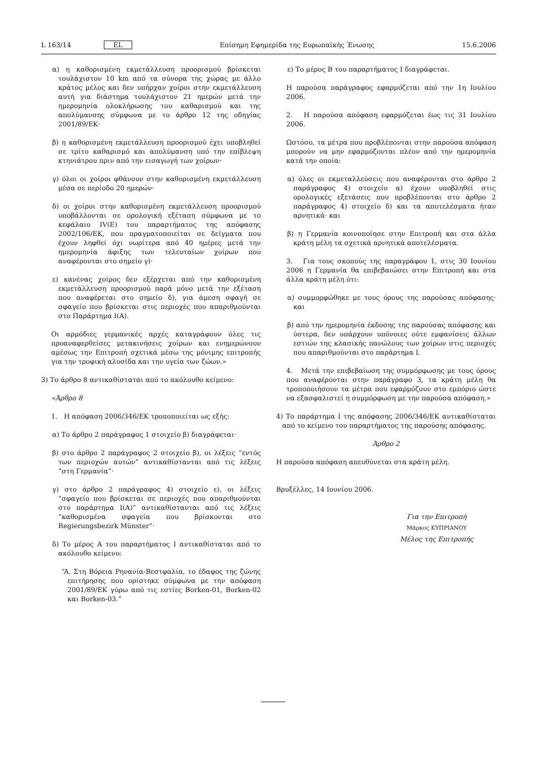L 163/14 EL Επίσημη Εφημερίδα της Ευρωπαϊκής Ένωσης 15.6.2006
α) η καθορισμένη εκμετάλλευση προορισμού βρίσκεται τουλάχιστον 10 km από τα σύνορα της χώρας με άλλο κράτος μέλος και δεν υπήρχαν χοίροι στην εκμετάλλευση αυτή για διάστημα τουλάχιστον 21 ημερών μετά την ημερομηνία ολοκλήρωσης του καθαρισμού και της απολύμανσης σύμφωνα με το άρθρο 12 της οδηγίας 2001/89/ΕΚ·
β) η καθορισμένη εκμετάλλευση προορισμού έχει υποβληθεί σε τρίτο καθαρισμό και απολύμανση υπό την επίβλεψη κτηνιάτρου πριν από την εισαγωγή των χοίρων·
γ) όλοι οι χοίροι φθάνουν στην καθορισμένη εκμετάλλευση μέσα σε περίοδο 20 ημερών·
δ) οι χοίροι στην καθορισμένη εκμετάλλευση προορισμού υποβάλλονται σε ορολογική εξέταση σύμφωνα με το κεφάλαιο IV(E) του παραρτήματος της απόφασης 2002/106/ΕΚ, που πραγματοποιείται σε δείγματα που έχουν ληφθεί όχι νωρίτερα από 40 ημέρες μετά την ημερομηνία άφιξης των τελευταίων χοίρων που αναφέρονται στο σημείο γ)·
ε) κανένας χοίρος δεν εξέρχεται από την καθορισμένη εκμετάλλευση προορισμού παρά μόνο μετά την εξέταση που αναφέρεται στο σημείο δ), για άμεση σφαγή σε σφαγείο που βρίσκεται στις περιοχές που απαριθμούνται στο Παράρτημα I(A).
Οι αρμόδιες γερμανικές αρχές καταγράφουν όλες τις προαναφερθείσες μετακινήσεις χοίρων και ενημερώνουν αμέσως την Επιτροπή σχετικά μέσω της μόνιμης επιτροπής για την τροφική αλυσίδα και την υγεία των ζώων.»
3) Το άρθρο 8 αντικαθίσταται από το ακόλουθο κείμενο:
«Άρθρο 8
1. Η απόφαση 2006/346/ΕΚ τροποποιείται ως εξής:
α) Το άρθρο 2 παράγραφος 1 στοιχείο β) διαγράφεται·
β) στο άρθρο 2 παράγραφος 2 στοιχείο β), οι λέξεις “εντός των περιοχών αυτών” αντικαθίστανται από τις λέξεις “στη Γερμανία”·
γ) στο άρθρο 2 παράγραφος 4) στοιχείο ε), οι λέξεις “σφαγείο που βρίσκεται σε περιοχές που απαριθμούνται στο παράρτημα I(A)” αντικαθίστανται από τις λέξεις “καθορισμένα σφαγεία που βρίσκονται στο Regierungsbezirk Münster”·
δ) Το μέρος A του παραρτήματος I αντικαθίσταται από το ακόλουθο κείμενο:
“A. Στη Βόρεια Ρηνανία-Βεστφαλία, το έδαφος της ζώνης επιτήρησης που ορίστηκε σύμφωνα με την απόφαση 2001/89/ΕΚ γύρω από τις εστίες Borken-01, Borken-02 και Borken-03.”
ε) Το μέρος Β του παραρτήματος I διαγράφεται.
Η παρούσα παράγραφος εφαρμόζεται από την 1η Ιουλίου 2006.
2. Η παρούσα απόφαση εφαρμόζεται έως τις 31 Ιουλίου 2006.
Ωστόσο, τα μέτρα που προβλέπονται στην παρούσα απόφαση μπορούν να μην εφαρμόζονται πλέον από την ημερομηνία κατά την οποία:
α) όλες οι εκμεταλλεύσεις που αναφέρονται στο άρθρο 2 παράγραφος 4) στοιχείο α) έχουν υποβληθεί στις ορολογικές εξετάσεις που προβλέπονται στο άρθρο 2 παράγραφος 4) στοιχείο δ) και τα αποτελέσματα ήταν αρνητικά· και
β) η Γερμανία κοινοποίησε στην Επιτροπή και στα άλλα κράτη μέλη τα σχετικά αρνητικά αποτελέσματα.
3. Για τους σκοπούς της παραγράφου 1, στις 30 Ιουνίου 2006 η Γερμανία θα επιβεβαιώσει στην Επιτροπή και στα άλλα κράτη μέλη ότι:
α) συμμορφώθηκε με τους όρους της παρούσας απόφασης· και
β) από την ημερομηνία έκδοσης της παρούσας απόφασης και ύστερα, δεν υπάρχουν υπόνοιες ούτε εμφανίσεις άλλων εστιών της κλασικής πανώλους των χοίρων στις περιοχές που απαριθμούνται στο παράρτημα I.
4. Μετά την επιβεβαίωση της συμμόρφωσης με τους όρους που αναφέρονται στην παράγραφο 3, τα κράτη μέλη θα τροποποιήσουν τα μέτρα που εφαρμόζουν στο εμπόριο ώστε να εξασφαλιστεί η συμμόρφωση με την παρούσα απόφαση.»
4) Το παράρτημα I της απόφασης 2006/346/ΕΚ αντικαθίσταται από το κείμενο του παραρτήματος της παρούσης απόφασης.
Άρθρο 2
Η παρούσα απόφαση απευθύνεται στα κράτη μέλη.
Βρυξέλλες, 14 Ιουνίου 2006.
Για την Επιτροπή
Μάρκος ΚΥΠΡΙΑΝΟΥ
Μέλος της Επιτροπής